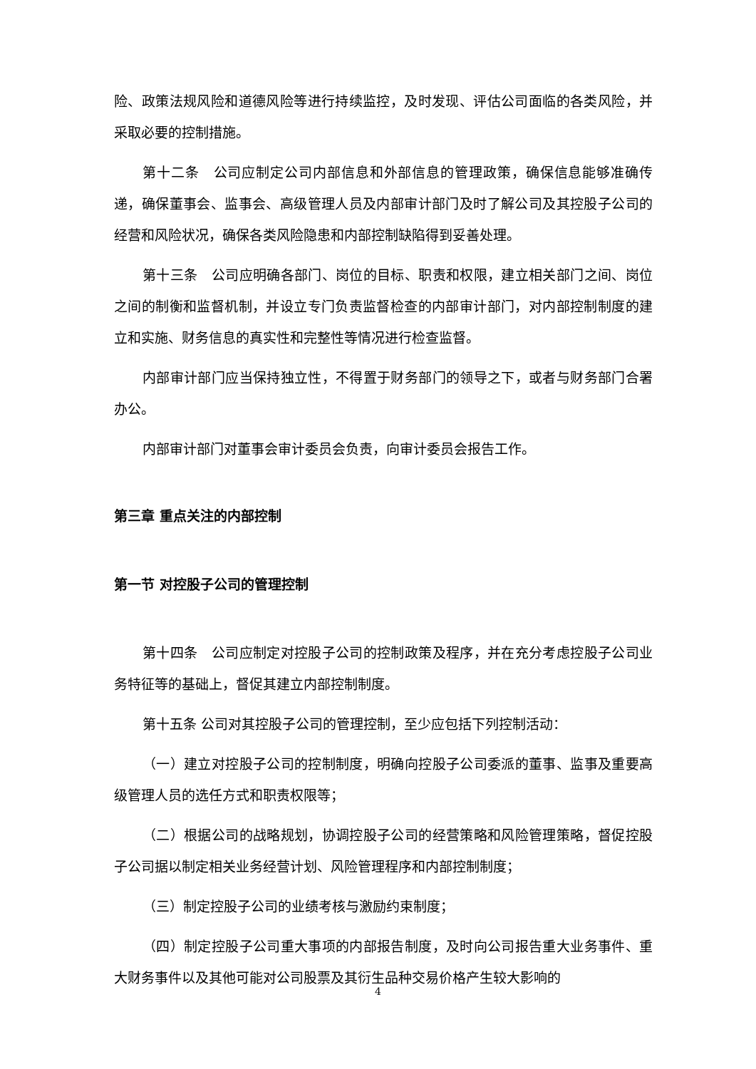险、政策法规风险和道德风险等进行持续监控，及时发现、评估公司面临的各类风险，并采取必要的控制措施。
第十二条　公司应制定公司内部信息和外部信息的管理政策，确保信息能够准确传递，确保董事会、监事会、高级管理人员及内部审计部门及时了解公司及其控股子公司的经营和风险状况，确保各类风险隐患和内部控制缺陷得到妥善处理。
第十三条　公司应明确各部门、岗位的目标、职责和权限，建立相关部门之间、岗位之间的制衡和监督机制，并设立专门负责监督检查的内部审计部门，对内部控制制度的建立和实施、财务信息的真实性和完整性等情况进行检查监督。
内部审计部门应当保持独立性，不得置于财务部门的领导之下，或者与财务部门合署办公。
内部审计部门对董事会审计委员会负责，向审计委员会报告工作。
第三章 重点关注的内部控制
第一节 对控股子公司的管理控制
第十四条　公司应制定对控股子公司的控制政策及程序，并在充分考虑控股子公司业务特征等的基础上，督促其建立内部控制制度。
第十五条 公司对其控股子公司的管理控制，至少应包括下列控制活动：
（一）建立对控股子公司的控制制度，明确向控股子公司委派的董事、监事及重要高级管理人员的选任方式和职责权限等；
（二）根据公司的战略规划，协调控股子公司的经营策略和风险管理策略，督促控股子公司据以制定相关业务经营计划、风险管理程序和内部控制制度；
（三）制定控股子公司的业绩考核与激励约束制度；
（四）制定控股子公司重大事项的内部报告制度，及时向公司报告重大业务事件、重大财务事件以及其他可能对公司股票及其衍生品种交易价格产生较大影响的
4